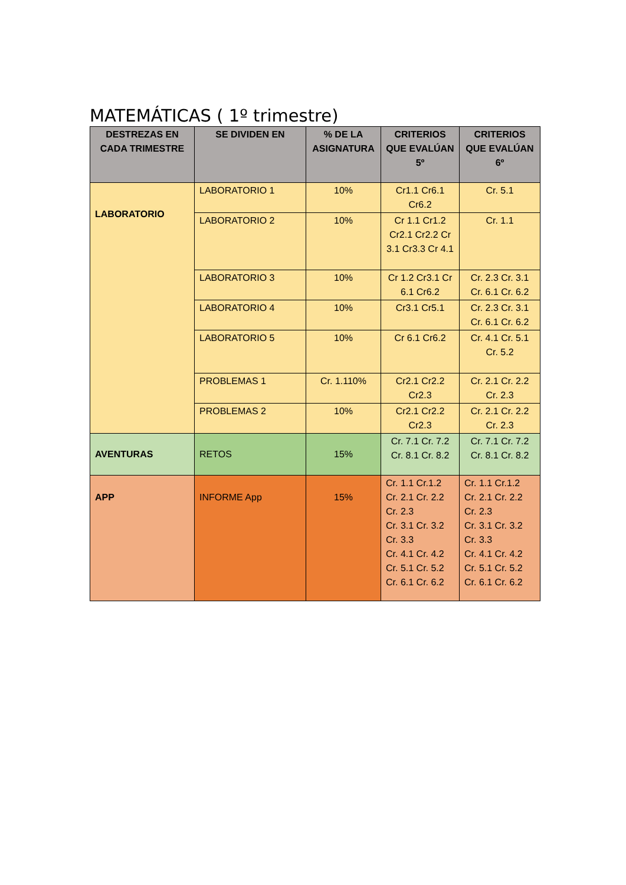MATEMÁTICAS ( 1º trimestre)
| DESTREZAS EN CADA TRIMESTRE | SE DIVIDEN EN | % DE LA ASIGNATURA | CRITERIOS QUE EVALÚAN 5º | CRITERIOS QUE EVALÚAN 6º |
| --- | --- | --- | --- | --- |
| LABORATORIO | LABORATORIO 1 | 10% | Cr1.1 Cr6.1 Cr6.2 | Cr. 5.1 |
| | LABORATORIO 2 | 10% | Cr 1.1 Cr1.2 Cr2.1 Cr2.2 Cr 3.1 Cr3.3 Cr 4.1 | Cr. 1.1 |
| | LABORATORIO 3 | 10% | Cr 1.2 Cr3.1 Cr 6.1 Cr6.2 | Cr. 2.3 Cr. 3.1 Cr. 6.1 Cr. 6.2 |
| | LABORATORIO 4 | 10% | Cr3.1 Cr5.1 | Cr. 2.3 Cr. 3.1 Cr. 6.1 Cr. 6.2 |
| | LABORATORIO 5 | 10% | Cr 6.1 Cr6.2 | Cr. 4.1 Cr. 5.1 Cr. 5.2 |
| | PROBLEMAS 1 | Cr. 1.110% | Cr2.1 Cr2.2 Cr2.3 | Cr. 2.1 Cr. 2.2 Cr. 2.3 |
| | PROBLEMAS 2 | 10% | Cr2.1 Cr2.2 Cr2.3 | Cr. 2.1 Cr. 2.2 Cr. 2.3 |
| AVENTURAS | RETOS | 15% | Cr. 7.1 Cr. 7.2 Cr. 8.1 Cr. 8.2 | Cr. 7.1 Cr. 7.2 Cr. 8.1 Cr. 8.2 |
| APP | INFORME App | 15% | Cr. 1.1 Cr.1.2 Cr. 2.1 Cr. 2.2 Cr. 2.3 Cr. 3.1 Cr. 3.2 Cr. 3.3 Cr. 4.1 Cr. 4.2 Cr. 5.1 Cr. 5.2 Cr. 6.1 Cr. 6.2 | Cr. 1.1 Cr.1.2 Cr. 2.1 Cr. 2.2 Cr. 2.3 Cr. 3.1 Cr. 3.2 Cr. 3.3 Cr. 4.1 Cr. 4.2 Cr. 5.1 Cr. 5.2 Cr. 6.1 Cr. 6.2 |